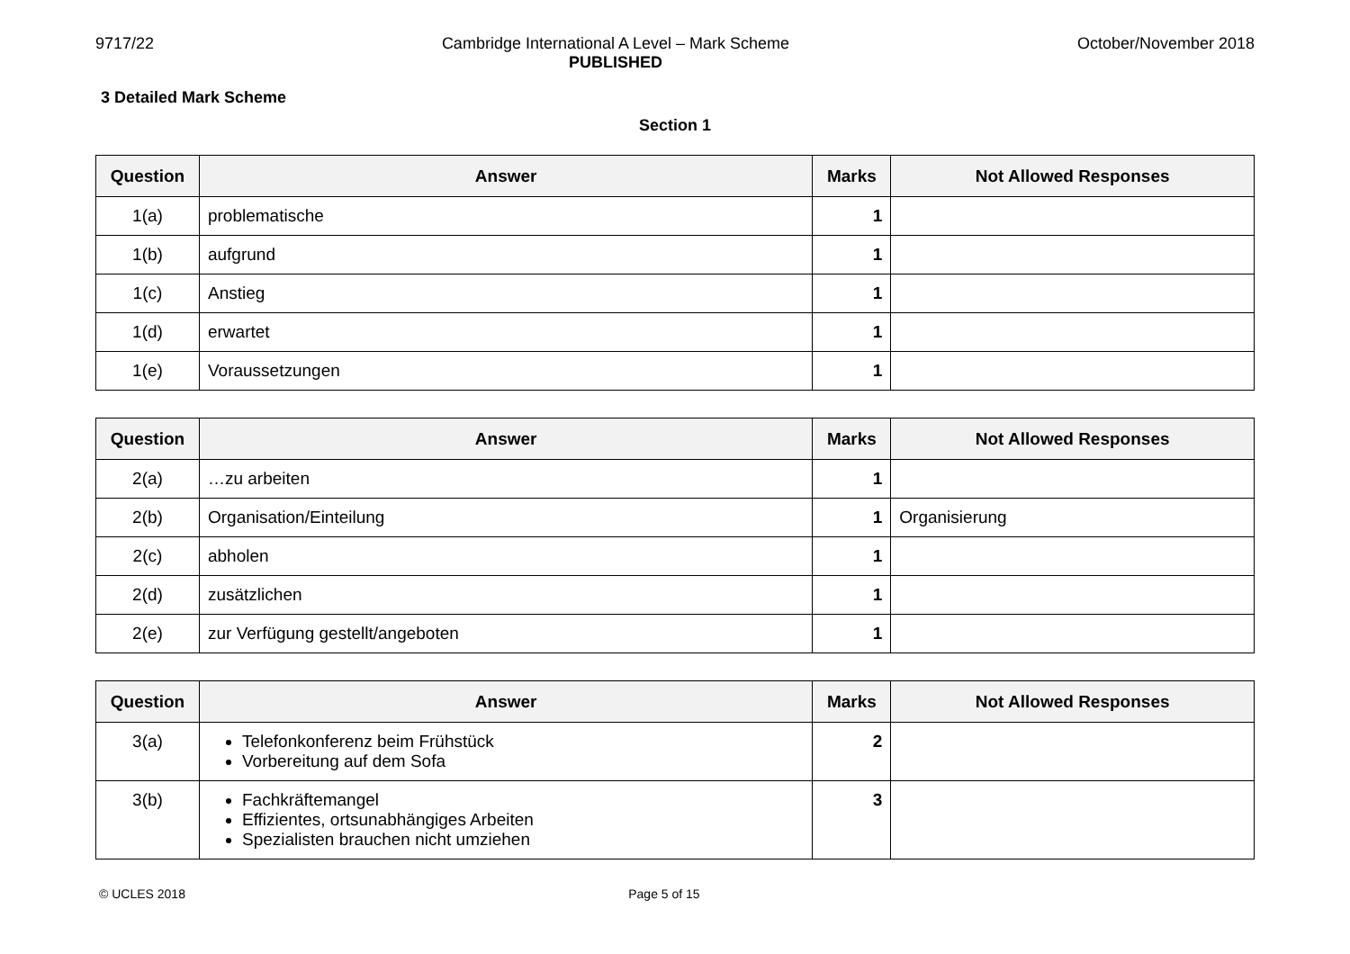9717/22 Cambridge International A Level – Mark Scheme
PUBLISHED
October/November 2018
3 Detailed Mark Scheme
Section 1
| Question | Answer | Marks | Not Allowed Responses |
| --- | --- | --- | --- |
| 1(a) | problematische | 1 | |
| 1(b) | aufgrund | 1 | |
| 1(c) | Anstieg | 1 | |
| 1(d) | erwartet | 1 | |
| 1(e) | Voraussetzungen | 1 | |
| Question | Answer | Marks | Not Allowed Responses |
| --- | --- | --- | --- |
| 2(a) | …zu arbeiten | 1 | |
| 2(b) | Organisation/Einteilung | 1 | Organisierung |
| 2(c) | abholen | 1 | |
| 2(d) | zusätzlichen | 1 | |
| 2(e) | zur Verfügung gestellt/angeboten | 1 | |
| Question | Answer | Marks | Not Allowed Responses |
| --- | --- | --- | --- |
| 3(a) | Telefonkonferenz beim Frühstück Vorbereitung auf dem Sofa | 2 | |
| 3(b) | Fachkräftemangel Effizientes, ortsunabhängiges Arbeiten Spezialisten brauchen nicht umziehen | 3 | |
© UCLES 2018 Page 5 of 15